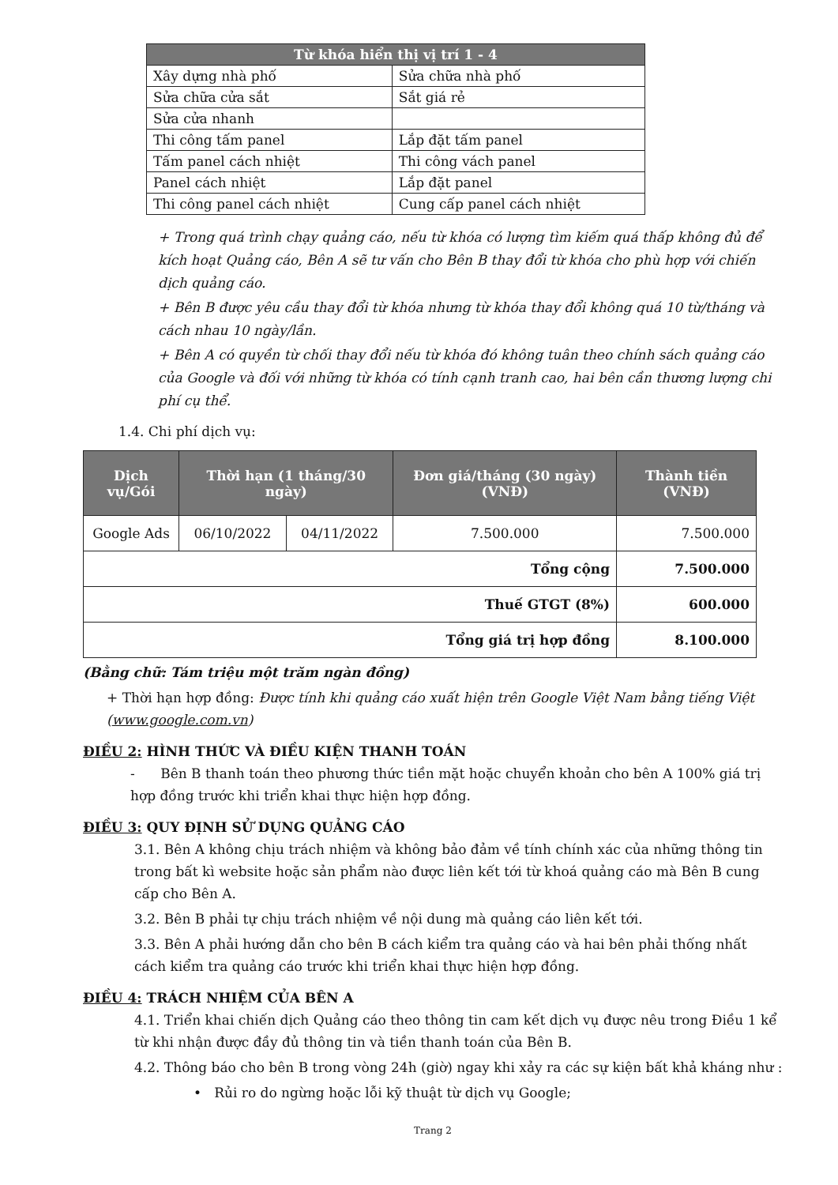| Từ khóa hiển thị vị trí 1 - 4 | |
| --- | --- |
| Xây dựng nhà phố | Sửa chữa nhà phố |
| Sửa chữa cửa sắt | Sắt giá rẻ |
| Sửa cửa nhanh | |
| Thi công tấm panel | Lắp đặt tấm panel |
| Tấm panel cách nhiệt | Thi công vách panel |
| Panel cách nhiệt | Lắp đặt panel |
| Thi công panel cách nhiệt | Cung cấp panel cách nhiệt |
+ Trong quá trình chạy quảng cáo, nếu từ khóa có lượng tìm kiếm quá thấp không đủ để kích hoạt Quảng cáo, Bên A sẽ tư vấn cho Bên B thay đổi từ khóa cho phù hợp với chiến dịch quảng cáo.
+ Bên B được yêu cầu thay đổi từ khóa nhưng từ khóa thay đổi không quá 10 từ/tháng và cách nhau 10 ngày/lần.
+ Bên A có quyền từ chối thay đổi nếu từ khóa đó không tuân theo chính sách quảng cáo của Google và đối với những từ khóa có tính cạnh tranh cao, hai bên cần thương lượng chi phí cụ thể.
1.4. Chi phí dịch vụ:
| Dịch vụ/Gói | Thời hạn (1 tháng/30 ngày) | | Đơn giá/tháng (30 ngày)(VNĐ) | Thành tiền (VNĐ) |
| --- | --- | --- | --- | --- |
| Google Ads | 06/10/2022 | 04/11/2022 | 7.500.000 | 7.500.000 |
| Tổng cộng | | | | 7.500.000 |
| Thuế GTGT (8%) | | | | 600.000 |
| Tổng giá trị hợp đồng | | | | 8.100.000 |
(Bằng chữ: Tám triệu một trăm ngàn đồng)
+ Thời hạn hợp đồng: Được tính khi quảng cáo xuất hiện trên Google Việt Nam bằng tiếng Việt (www.google.com.vn)
ĐIỀU 2: HÌNH THỨC VÀ ĐIỀU KIỆN THANH TOÁN
- Bên B thanh toán theo phương thức tiền mặt hoặc chuyển khoản cho bên A 100% giá trị hợp đồng trước khi triển khai thực hiện hợp đồng.
ĐIỀU 3: QUY ĐỊNH SỬ DỤNG QUẢNG CÁO
3.1. Bên A không chịu trách nhiệm và không bảo đảm về tính chính xác của những thông tin trong bất kì website hoặc sản phẩm nào được liên kết tới từ khoá quảng cáo mà Bên B cung cấp cho Bên A.
3.2. Bên B phải tự chịu trách nhiệm về nội dung mà quảng cáo liên kết tới.
3.3. Bên A phải hướng dẫn cho bên B cách kiểm tra quảng cáo và hai bên phải thống nhất cách kiểm tra quảng cáo trước khi triển khai thực hiện hợp đồng.
ĐIỀU 4: TRÁCH NHIỆM CỦA BÊN A
4.1. Triển khai chiến dịch Quảng cáo theo thông tin cam kết dịch vụ được nêu trong Điều 1 kể từ khi nhận được đầy đủ thông tin và tiền thanh toán của Bên B.
4.2. Thông báo cho bên B trong vòng 24h (giờ) ngay khi xảy ra các sự kiện bất khả kháng như :
• Rủi ro do ngừng hoặc lỗi kỹ thuật từ dịch vụ Google;
Trang 2